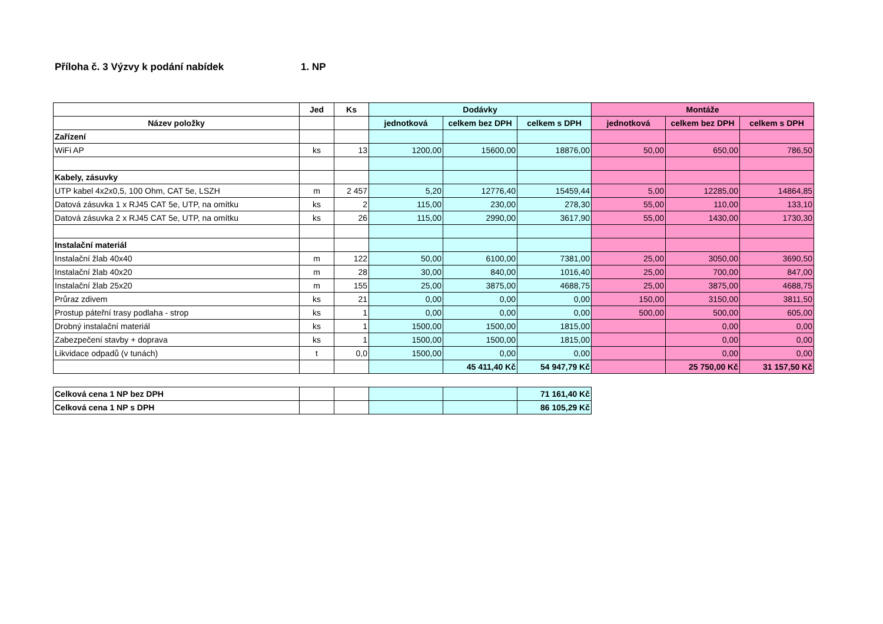Příloha č. 3 Výzvy k podání nabídek 1. NP
| | Jed | Ks | Dodávky | | | Montáže | | |
| --- | --- | --- | --- | --- | --- | --- | --- | --- |
| Název položky | | | jednotková | celkem bez DPH | celkem s DPH | jednotková | celkem bez DPH | celkem s DPH |
| Zařízení | | | | | | | | |
| WiFi AP | ks | 13 | 1200,00 | 15600,00 | 18876,00 | 50,00 | 650,00 | 786,50 |
| Kabely, zásuvky | | | | | | | | |
| UTP kabel 4x2x0,5, 100 Ohm, CAT 5e, LSZH | m | 2 457 | 5,20 | 12776,40 | 15459,44 | 5,00 | 12285,00 | 14864,85 |
| Datová zásuvka 1 x RJ45 CAT 5e, UTP, na omítku | ks | 2 | 115,00 | 230,00 | 278,30 | 55,00 | 110,00 | 133,10 |
| Datová zásuvka 2 x RJ45 CAT 5e, UTP, na omítku | ks | 26 | 115,00 | 2990,00 | 3617,90 | 55,00 | 1430,00 | 1730,30 |
| Instalační materiál | | | | | | | | |
| Instalační žlab 40x40 | m | 122 | 50,00 | 6100,00 | 7381,00 | 25,00 | 3050,00 | 3690,50 |
| Instalační žlab 40x20 | m | 28 | 30,00 | 840,00 | 1016,40 | 25,00 | 700,00 | 847,00 |
| Instalační žlab 25x20 | m | 155 | 25,00 | 3875,00 | 4688,75 | 25,00 | 3875,00 | 4688,75 |
| Průraz zdivem | ks | 21 | 0,00 | 0,00 | 0,00 | 150,00 | 3150,00 | 3811,50 |
| Prostup páteřní trasy podlaha - strop | ks | 1 | 0,00 | 0,00 | 0,00 | 500,00 | 500,00 | 605,00 |
| Drobný instalační materiál | ks | 1 | 1500,00 | 1500,00 | 1815,00 | | 0,00 | 0,00 |
| Zabezpečení stavby + doprava | ks | 1 | 1500,00 | 1500,00 | 1815,00 | | 0,00 | 0,00 |
| Likvidace odpadů (v tunách) | t | 0,0 | 1500,00 | 0,00 | 0,00 | | 0,00 | 0,00 |
| | | | | 45 411,40 Kč | 54 947,79 Kč | | 25 750,00 Kč | 31 157,50 Kč |
| Celková cena 1 NP bez DPH | | | | | 71 161,40 Kč |
| Celková cena 1 NP s DPH | | | | | 86 105,29 Kč |